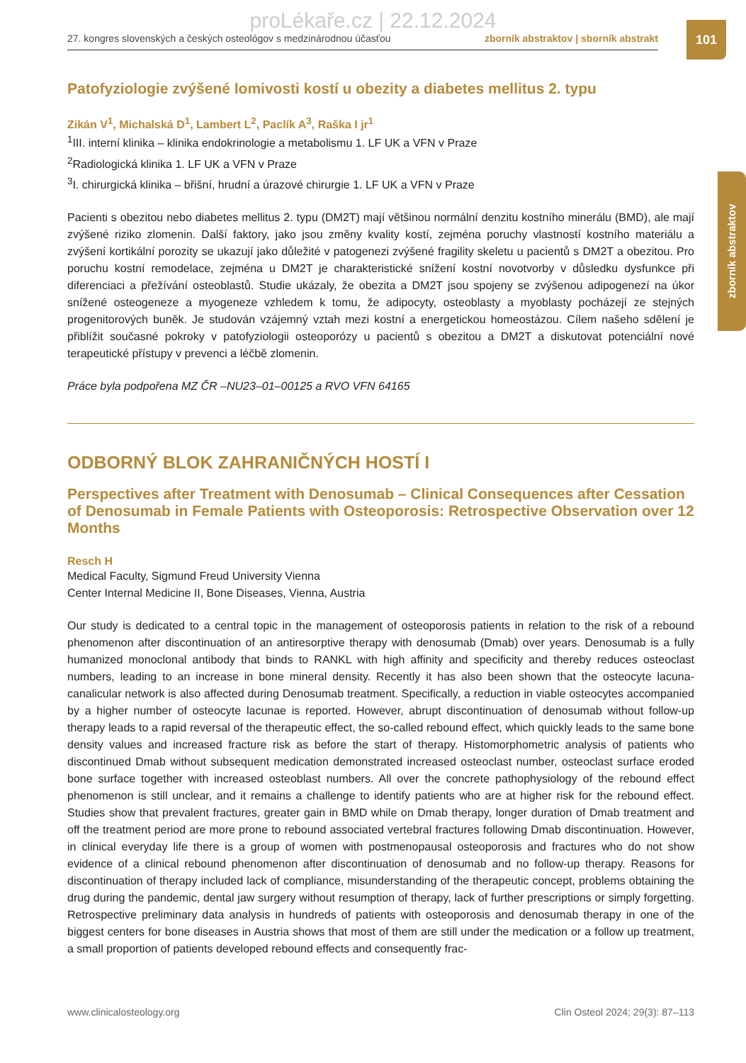proLékaře.cz | 22.12.2024
27. kongres slovenských a českých osteológov s medzinárodnou účasťou zborník abstraktov | sborník abstrakt
101
zborník abstraktov
Patofyziologie zvýšené lomivosti kostí u obezity a diabetes mellitus 2. typu
Zikán V<sup>1</sup>, Michalská D<sup>1</sup>, Lambert L<sup>2</sup>, Paclík A<sup>3</sup>, Raška I jr<sup>1</sup>
<sup>1</sup> III. interní klinika – klinika endokrinologie a metabolismu 1. LF UK a VFN v Praze
<sup>2</sup> Radiologická klinika 1. LF UK a VFN v Praze
<sup>3</sup> I. chirurgická klinika – břišní, hrudní a úrazové chirurgie 1. LF UK a VFN v Praze
Pacienti s obezitou nebo diabetes mellitus 2. typu (DM2T) mají většinou normální denzitu kostního minerálu (BMD), ale mají zvýšené riziko zlomenin. Další faktory, jako jsou změny kvality kostí, zejména poruchy vlastností kostního materiálu a zvýšení kortikální porozity se ukazují jako důležité v patogenezi zvýšené fragility skeletu u pacientů s DM2T a obezitou. Pro poruchu kostní remodelace, zejména u DM2T je charakteristické snížení kostní novotvorby v důsledku dysfunkce při diferenciaci a přežívání osteoblastů. Studie ukázaly, že obezita a DM2T jsou spojeny se zvýšenou adipogenezí na úkor snížené osteogeneze a myogeneze vzhledem k tomu, že adipocyty, osteoblasty a myoblasty pocházejí ze stejných progenitorových buněk. Je studován vzájemný vztah mezi kostní a energetickou homeostázou. Cílem našeho sdělení je přiblížit současné pokroky v patofyziologii osteoporózy u pacientů s obezitou a DM2T a diskutovat potenciální nové terapeutické přístupy v prevenci a léčbě zlomenin.
Práce byla podpořena MZ ČR –NU23–01–00125 a RVO VFN 64165
ODBORNÝ BLOK ZAHRANIČNÝCH HOSTÍ I
Perspectives after Treatment with Denosumab – Clinical Consequences after Cessation of Denosumab in Female Patients with Osteoporosis: Retrospective Observation over 12 Months
Resch H
Medical Faculty, Sigmund Freud University Vienna
Center Internal Medicine II, Bone Diseases, Vienna, Austria
Our study is dedicated to a central topic in the management of osteoporosis patients in relation to the risk of a rebound phenomenon after discontinuation of an antiresorptive therapy with denosumab (Dmab) over years. Denosumab is a fully humanized monoclonal antibody that binds to RANKL with high affinity and specificity and thereby reduces osteoclast numbers, leading to an increase in bone mineral density. Recently it has also been shown that the osteocyte lacuna-canalicular network is also affected during Denosumab treatment. Specifically, a reduction in viable osteocytes accompanied by a higher number of osteocyte lacunae is reported. However, abrupt discontinuation of denosumab without follow-up therapy leads to a rapid reversal of the therapeutic effect, the so-called rebound effect, which quickly leads to the same bone density values and increased fracture risk as before the start of therapy. Histomorphometric analysis of patients who discontinued Dmab without subsequent medication demonstrated increased osteoclast number, osteoclast surface eroded bone surface together with increased osteoblast numbers. All over the concrete pathophysiology of the rebound effect phenomenon is still unclear, and it remains a challenge to identify patients who are at higher risk for the rebound effect. Studies show that prevalent fractures, greater gain in BMD while on Dmab therapy, longer duration of Dmab treatment and off the treatment period are more prone to rebound associated vertebral fractures following Dmab discontinuation. However, in clinical everyday life there is a group of women with postmenopausal osteoporosis and fractures who do not show evidence of a clinical rebound phenomenon after discontinuation of denosumab and no follow-up therapy. Reasons for discontinuation of therapy included lack of compliance, misunderstanding of the therapeutic concept, problems obtaining the drug during the pandemic, dental jaw surgery without resumption of therapy, lack of further prescriptions or simply forgetting. Retrospective preliminary data analysis in hundreds of patients with osteoporosis and denosumab therapy in one of the biggest centers for bone diseases in Austria shows that most of them are still under the medication or a follow up treatment, a small proportion of patients developed rebound effects and consequently frac-
www.clinicalosteology.org Clin Osteol 2024; 29(3): 87–113